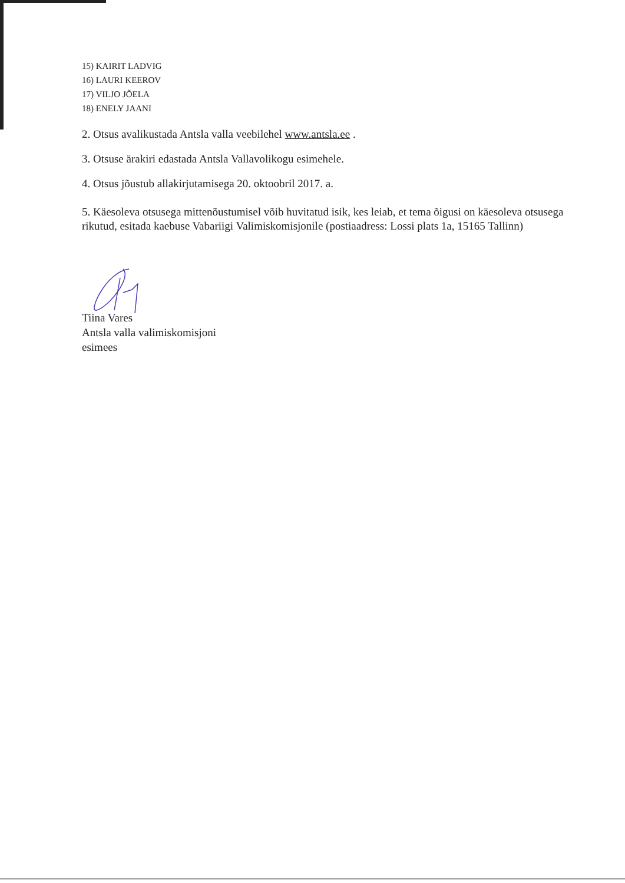15) KAIRIT LADVIG
16) LAURI KEEROV
17) VILJO JÕELA
18) ENELY JAANI
2. Otsus avalikustada Antsla valla veebilehel www.antsla.ee .
3. Otsuse ärakiri edastada Antsla Vallavolikogu esimehele.
4. Otsus jõustub allakirjutamisega 20. oktoobril 2017. a.
5. Käesoleva otsusega mittenõustumisel võib huvitatud isik, kes leiab, et tema õigusi on käesoleva otsusega rikutud, esitada kaebuse Vabariigi Valimiskomisjonile (postiaadress: Lossi plats 1a, 15165 Tallinn)
Tiina Vares
Antsla valla valimiskomisjoni
esimees